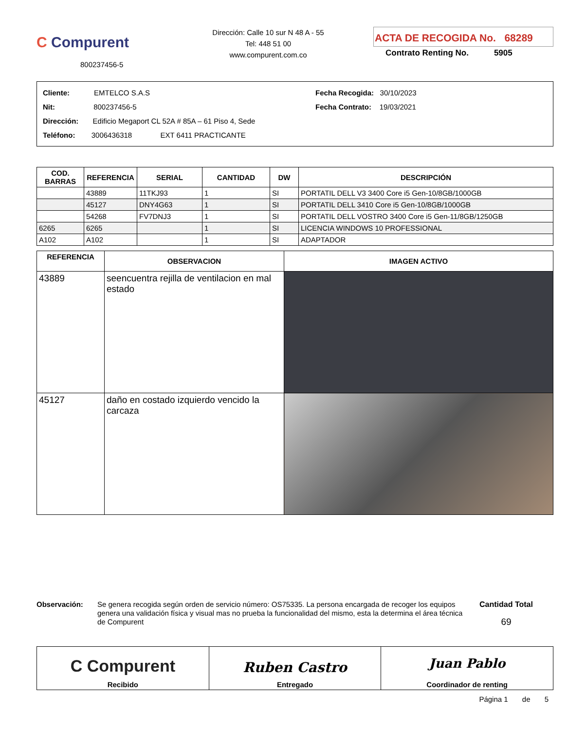C Compurent
800237456-5
Dirección: Calle 10 sur N 48 A - 55
Tel: 448 51 00
www.compurent.com.co
ACTA DE RECOGIDA No. 68289
Contrato Renting No. 5905
Cliente: EMTELCO S.A.S
Nit: 800237456-5
Dirección: Edificio Megaport CL 52A # 85A – 61 Piso 4, Sede
Teléfono: 3006436318 EXT 6411 PRACTICANTE
Fecha Recogida: 30/10/2023
Fecha Contrato: 19/03/2021
| COD. BARRAS | REFERENCIA | SERIAL | CANTIDAD | DW | DESCRIPCIÓN |
| --- | --- | --- | --- | --- | --- |
| | 43889 | 11TKJ93 | 1 | SI | PORTATIL DELL V3 3400 Core i5 Gen-10/8GB/1000GB |
| | 45127 | DNY4G63 | 1 | SI | PORTATIL DELL 3410 Core i5 Gen-10/8GB/1000GB |
| | 54268 | FV7DNJ3 | 1 | SI | PORTATIL DELL VOSTRO 3400 Core i5 Gen-11/8GB/1250GB |
| 6265 | 6265 | | 1 | SI | LICENCIA WINDOWS 10 PROFESSIONAL |
| A102 | A102 | | 1 | SI | ADAPTADOR |
| REFERENCIA | OBSERVACION | IMAGEN ACTIVO |
| --- | --- | --- |
| 43889 | seencuentra rejilla de ventilacion en mal estado | |
| 45127 | daño en costado izquierdo vencido la carcaza | |
Observación: Se genera recogida según orden de servicio número: OS75335. La persona encargada de recoger los equipos genera una validación física y visual mas no prueba la funcionalidad del mismo, esta la determina el área técnica de Compurent
Cantidad Total
69
C Compurent
Recibido
Ruben Castro
Entregado
Juan Pablo
Coordinador de renting
Página 1 de 5